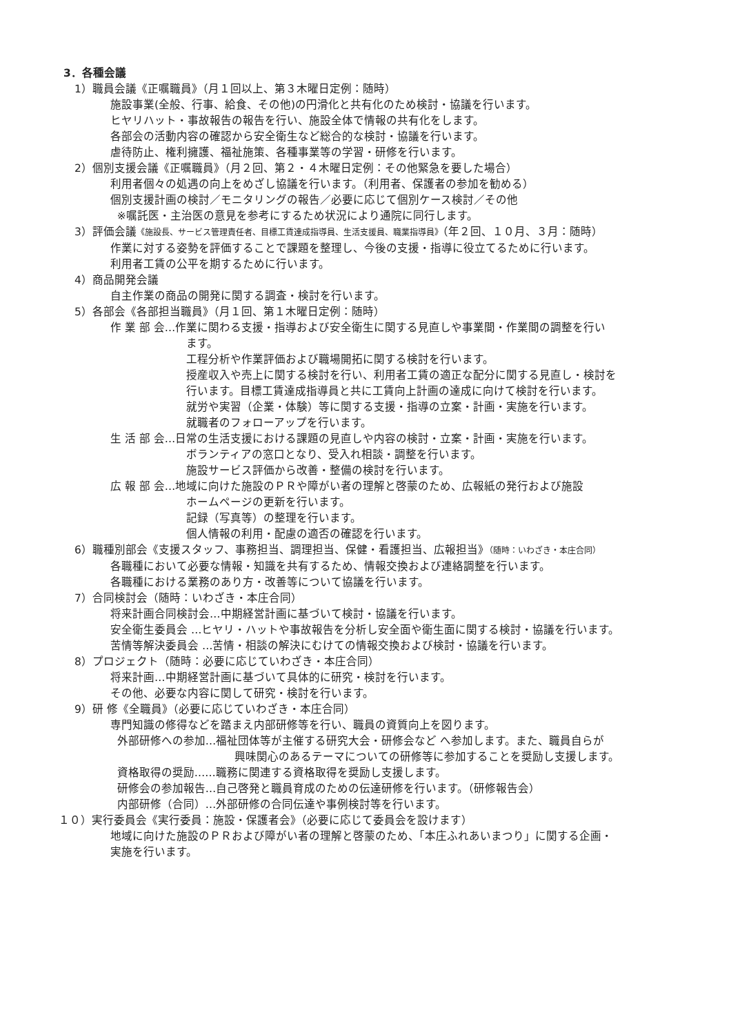3．各種会議
1）職員会議《正嘱職員》（月１回以上、第３木曜日定例：随時）
施設事業(全般、行事、給食、その他)の円滑化と共有化のため検討・協議を行います。
ヒヤリハット・事故報告の報告を行い、施設全体で情報の共有化をします。
各部会の活動内容の確認から安全衛生など総合的な検討・協議を行います。
虐待防止、権利擁護、福祉施策、各種事業等の学習・研修を行います。
2）個別支援会議《正嘱職員》（月２回、第２・４木曜日定例：その他緊急を要した場合）
利用者個々の処遇の向上をめざし協議を行います。（利用者、保護者の参加を勧める）
個別支援計画の検討／モニタリングの報告／必要に応じて個別ケース検討／その他
※嘱託医・主治医の意見を参考にするため状況により通院に同行します。
3）評価会議《施設長、サービス管理責任者、目標工賃達成指導員、生活支援員、職業指導員》（年２回、１０月、３月：随時）
作業に対する姿勢を評価することで課題を整理し、今後の支援・指導に役立てるために行います。
利用者工賃の公平を期するために行います。
4）商品開発会議
自主作業の商品の開発に関する調査・検討を行います。
5）各部会《各部担当職員》（月１回、第１木曜日定例：随時）
作 業 部 会…作業に関わる支援・指導および安全衛生に関する見直しや事業間・作業間の調整を行い
ます。
工程分析や作業評価および職場開拓に関する検討を行います。
授産収入や売上に関する検討を行い、利用者工賃の適正な配分に関する見直し・検討を
行います。目標工賃達成指導員と共に工賃向上計画の達成に向けて検討を行います。
就労や実習（企業・体験）等に関する支援・指導の立案・計画・実施を行います。
就職者のフォローアップを行います。
生 活 部 会…日常の生活支援における課題の見直しや内容の検討・立案・計画・実施を行います。
ボランティアの窓口となり、受入れ相談・調整を行います。
施設サービス評価から改善・整備の検討を行います。
広 報 部 会…地域に向けた施設のＰＲや障がい者の理解と啓蒙のため、広報紙の発行および施設
ホームページの更新を行います。
記録（写真等）の整理を行います。
個人情報の利用・配慮の適否の確認を行います。
6）職種別部会《支援スタッフ、事務担当、調理担当、保健・看護担当、広報担当》（随時：いわざき・本庄合同）
各職種において必要な情報・知識を共有するため、情報交換および連絡調整を行います。
各職種における業務のあり方・改善等について協議を行います。
7）合同検討会（随時：いわざき・本庄合同）
将来計画合同検討会…中期経営計画に基づいて検討・協議を行います。
安全衛生委員会 …ヒヤリ・ハットや事故報告を分析し安全面や衛生面に関する検討・協議を行います。
苦情等解決委員会 …苦情・相談の解決にむけての情報交換および検討・協議を行います。
8）プロジェクト（随時：必要に応じていわざき・本庄合同）
将来計画…中期経営計画に基づいて具体的に研究・検討を行います。
その他、必要な内容に関して研究・検討を行います。
9）研 修《全職員》（必要に応じていわざき・本庄合同）
専門知識の修得などを踏まえ内部研修等を行い、職員の資質向上を図ります。
外部研修への参加…福祉団体等が主催する研究大会・研修会など へ参加します。また、職員自らが
興味関心のあるテーマについての研修等に参加することを奨励し支援します。
資格取得の奨励……職務に関連する資格取得を奨励し支援します。
研修会の参加報告…自己啓発と職員育成のための伝達研修を行います。（研修報告会）
内部研修（合同）…外部研修の合同伝達や事例検討等を行います。
１０）実行委員会《実行委員：施設・保護者会》（必要に応じて委員会を設けます）
地域に向けた施設のＰＲおよび障がい者の理解と啓蒙のため、「本庄ふれあいまつり」に関する企画・
実施を行います。